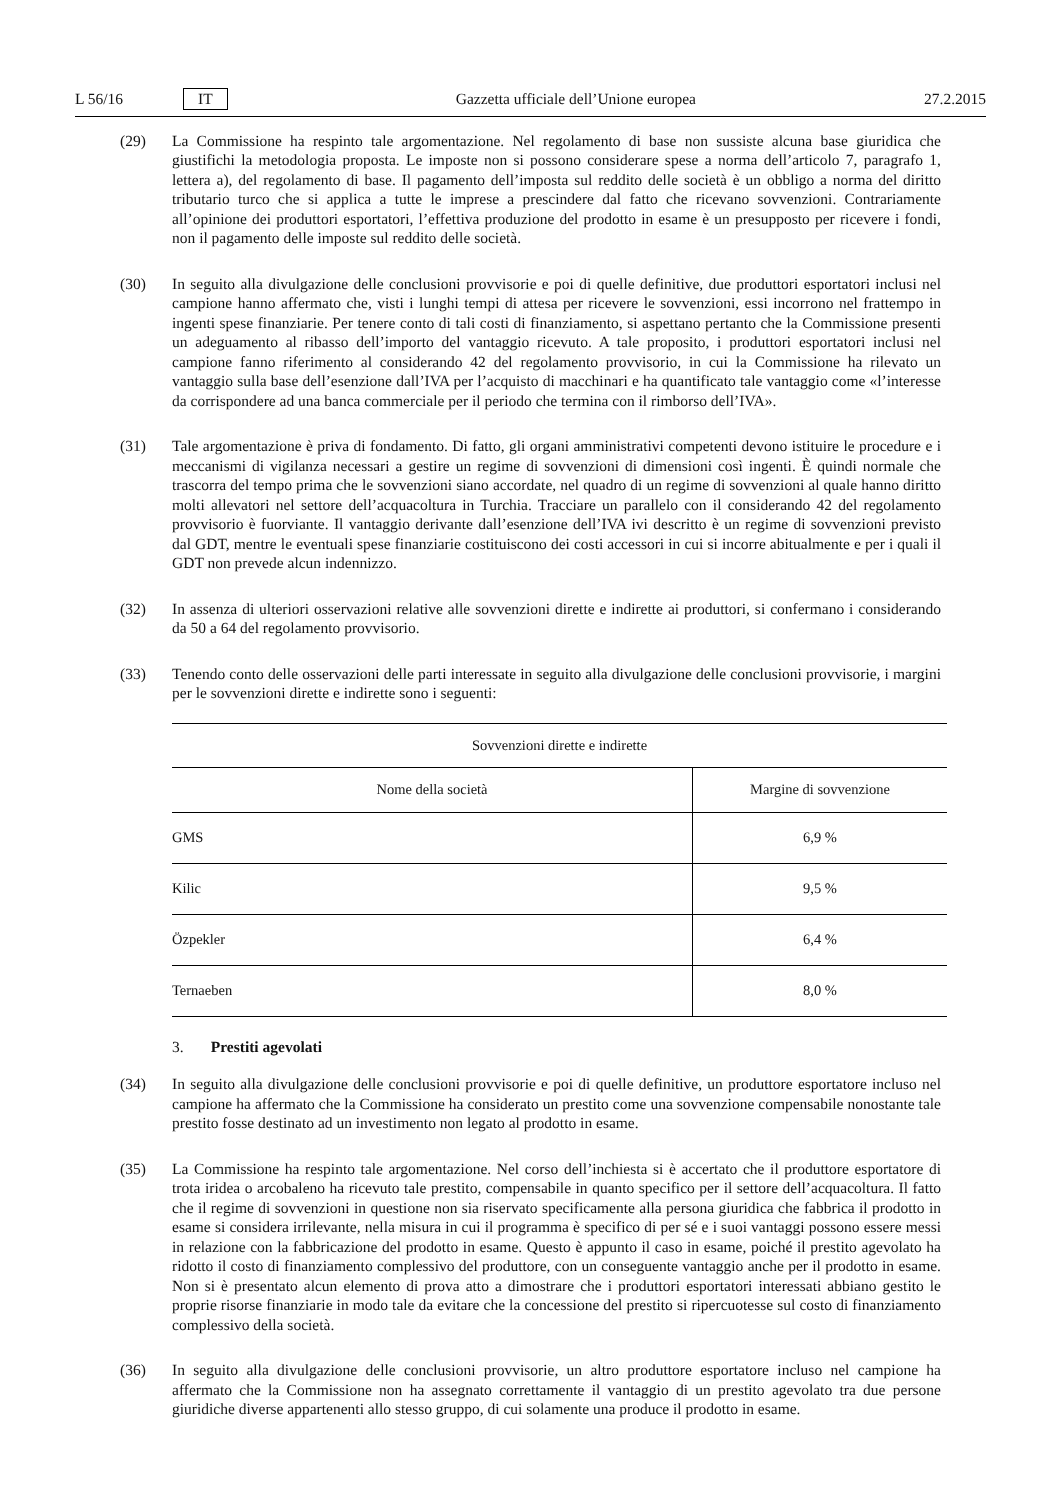L 56/16 IT Gazzetta ufficiale dell’Unione europea 27.2.2015
(29) La Commissione ha respinto tale argomentazione. Nel regolamento di base non sussiste alcuna base giuridica che giustifichi la metodologia proposta. Le imposte non si possono considerare spese a norma dell’articolo 7, paragrafo 1, lettera a), del regolamento di base. Il pagamento dell’imposta sul reddito delle società è un obbligo a norma del diritto tributario turco che si applica a tutte le imprese a prescindere dal fatto che ricevano sovvenzioni. Contrariamente all’opinione dei produttori esportatori, l’effettiva produzione del prodotto in esame è un presupposto per ricevere i fondi, non il pagamento delle imposte sul reddito delle società.
(30) In seguito alla divulgazione delle conclusioni provvisorie e poi di quelle definitive, due produttori esportatori inclusi nel campione hanno affermato che, visti i lunghi tempi di attesa per ricevere le sovvenzioni, essi incorrono nel frattempo in ingenti spese finanziarie. Per tenere conto di tali costi di finanziamento, si aspettano pertanto che la Commissione presenti un adeguamento al ribasso dell’importo del vantaggio ricevuto. A tale proposito, i produttori esportatori inclusi nel campione fanno riferimento al considerando 42 del regolamento provvisorio, in cui la Commissione ha rilevato un vantaggio sulla base dell’esenzione dall’IVA per l’acquisto di macchinari e ha quantificato tale vantaggio come «l’interesse da corrispondere ad una banca commerciale per il periodo che termina con il rimborso dell’IVA».
(31) Tale argomentazione è priva di fondamento. Di fatto, gli organi amministrativi competenti devono istituire le procedure e i meccanismi di vigilanza necessari a gestire un regime di sovvenzioni di dimensioni così ingenti. È quindi normale che trascorra del tempo prima che le sovvenzioni siano accordate, nel quadro di un regime di sovvenzioni al quale hanno diritto molti allevatori nel settore dell’acquacoltura in Turchia. Tracciare un parallelo con il considerando 42 del regolamento provvisorio è fuorviante. Il vantaggio derivante dall’esenzione dell’IVA ivi descritto è un regime di sovvenzioni previsto dal GDT, mentre le eventuali spese finanziarie costituiscono dei costi accessori in cui si incorre abitualmente e per i quali il GDT non prevede alcun indennizzo.
(32) In assenza di ulteriori osservazioni relative alle sovvenzioni dirette e indirette ai produttori, si confermano i considerando da 50 a 64 del regolamento provvisorio.
(33) Tenendo conto delle osservazioni delle parti interessate in seguito alla divulgazione delle conclusioni provvisorie, i margini per le sovvenzioni dirette e indirette sono i seguenti:
| Sovvenzioni dirette e indirette | |
| --- | --- |
| Nome della società | Margine di sovvenzione |
| GMS | 6,9 % |
| Kilic | 9,5 % |
| Özpekler | 6,4 % |
| Ternaeben | 8,0 % |
3. Prestiti agevolati
(34) In seguito alla divulgazione delle conclusioni provvisorie e poi di quelle definitive, un produttore esportatore incluso nel campione ha affermato che la Commissione ha considerato un prestito come una sovvenzione compensabile nonostante tale prestito fosse destinato ad un investimento non legato al prodotto in esame.
(35) La Commissione ha respinto tale argomentazione. Nel corso dell’inchiesta si è accertato che il produttore esportatore di trota iridea o arcobaleno ha ricevuto tale prestito, compensabile in quanto specifico per il settore dell’acquacoltura. Il fatto che il regime di sovvenzioni in questione non sia riservato specificamente alla persona giuridica che fabbrica il prodotto in esame si considera irrilevante, nella misura in cui il programma è specifico di per sé e i suoi vantaggi possono essere messi in relazione con la fabbricazione del prodotto in esame. Questo è appunto il caso in esame, poiché il prestito agevolato ha ridotto il costo di finanziamento complessivo del produttore, con un conseguente vantaggio anche per il prodotto in esame. Non si è presentato alcun elemento di prova atto a dimostrare che i produttori esportatori interessati abbiano gestito le proprie risorse finanziarie in modo tale da evitare che la concessione del prestito si ripercuotesse sul costo di finanziamento complessivo della società.
(36) In seguito alla divulgazione delle conclusioni provvisorie, un altro produttore esportatore incluso nel campione ha affermato che la Commissione non ha assegnato correttamente il vantaggio di un prestito agevolato tra due persone giuridiche diverse appartenenti allo stesso gruppo, di cui solamente una produce il prodotto in esame.